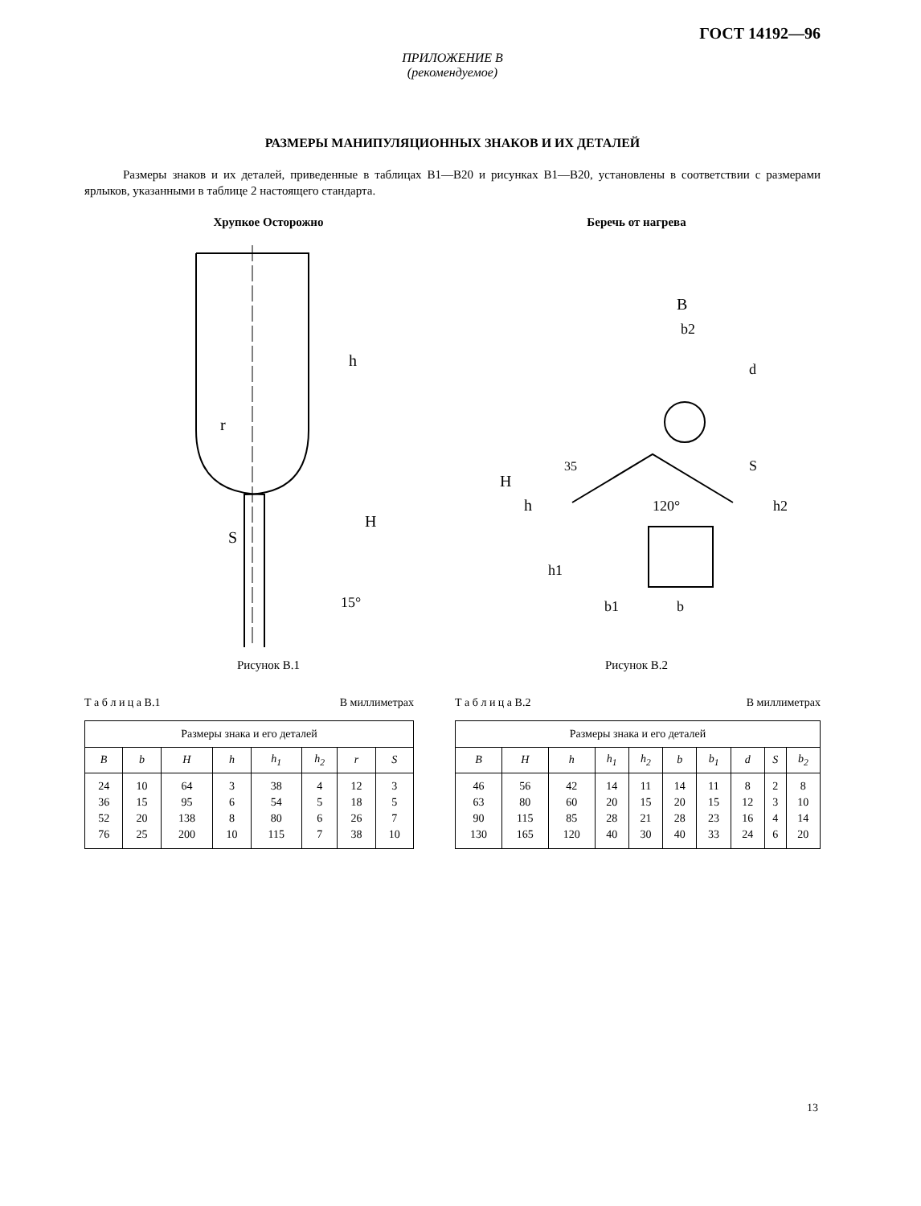ГОСТ 14192—96
ПРИЛОЖЕНИЕ В
(рекомендуемое)
РАЗМЕРЫ МАНИПУЛЯЦИОННЫХ ЗНАКОВ И ИХ ДЕТАЛЕЙ
Размеры знаков и их деталей, приведенные в таблицах В1—В20 и рисунках В1—В20, установлены в соответствии с размерами ярлыков, указанными в таблице 2 настоящего стандарта.
Хрупкое Осторожно
h
H
S
15°
r
Рисунок В.1
Беречь от нагрева
B
b2
d
S
35
120°
H
h
h1
h2
b1
b
Рисунок В.2
Т а б л и ц а В.1 В миллиметрах
| Размеры знака и его деталей | | | | | | | |
| B | b | H | h | h<sub>1</sub> | h<sub>2</sub> | r | S |
| 24 36 52 76 | 10 15 20 25 | 64 95 138 200 | 3 6 8 10 | 38 54 80 115 | 4 5 6 7 | 12 18 26 38 | 3 5 7 10 |
Т а б л и ц а В.2 В миллиметрах
| Размеры знака и его деталей | | | | | | | | | |
| B | H | h | h<sub>1</sub> | h<sub>2</sub> | b | b<sub>1</sub> | d | S | b<sub>2</sub> |
| 46 63 90 130 | 56 80 115 165 | 42 60 85 120 | 14 20 28 40 | 11 15 21 30 | 14 20 28 40 | 11 15 23 33 | 8 12 16 24 | 2 3 4 6 | 8 10 14 20 |
13